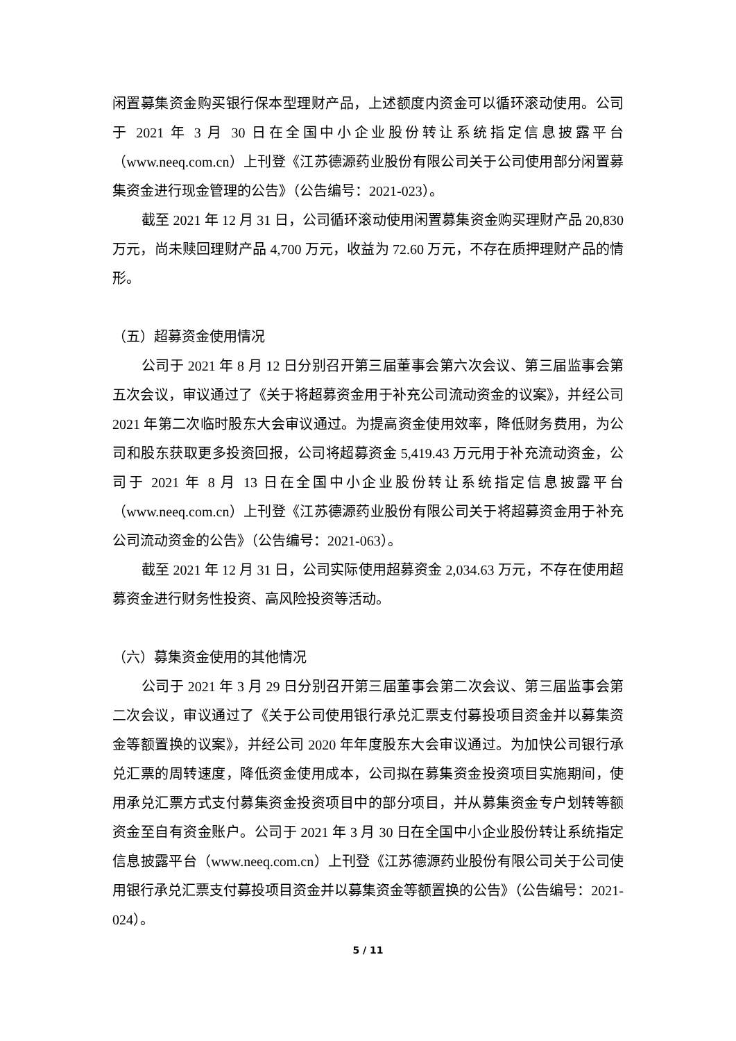闲置募集资金购买银行保本型理财产品，上述额度内资金可以循环滚动使用。公司于 2021 年 3 月 30 日在全国中小企业股份转让系统指定信息披露平台（www.neeq.com.cn）上刊登《江苏德源药业股份有限公司关于公司使用部分闲置募集资金进行现金管理的公告》（公告编号：2021-023）。
截至 2021 年 12 月 31 日，公司循环滚动使用闲置募集资金购买理财产品 20,830 万元，尚未赎回理财产品 4,700 万元，收益为 72.60 万元，不存在质押理财产品的情形。
（五）超募资金使用情况
公司于 2021 年 8 月 12 日分别召开第三届董事会第六次会议、第三届监事会第五次会议，审议通过了《关于将超募资金用于补充公司流动资金的议案》，并经公司 2021 年第二次临时股东大会审议通过。为提高资金使用效率，降低财务费用，为公司和股东获取更多投资回报，公司将超募资金 5,419.43 万元用于补充流动资金，公司于 2021 年 8 月 13 日在全国中小企业股份转让系统指定信息披露平台（www.neeq.com.cn）上刊登《江苏德源药业股份有限公司关于将超募资金用于补充公司流动资金的公告》（公告编号：2021-063）。
截至 2021 年 12 月 31 日，公司实际使用超募资金 2,034.63 万元，不存在使用超募资金进行财务性投资、高风险投资等活动。
（六）募集资金使用的其他情况
公司于 2021 年 3 月 29 日分别召开第三届董事会第二次会议、第三届监事会第二次会议，审议通过了《关于公司使用银行承兑汇票支付募投项目资金并以募集资金等额置换的议案》，并经公司 2020 年年度股东大会审议通过。为加快公司银行承兑汇票的周转速度，降低资金使用成本，公司拟在募集资金投资项目实施期间，使用承兑汇票方式支付募集资金投资项目中的部分项目，并从募集资金专户划转等额资金至自有资金账户。公司于 2021 年 3 月 30 日在全国中小企业股份转让系统指定信息披露平台（www.neeq.com.cn）上刊登《江苏德源药业股份有限公司关于公司使用银行承兑汇票支付募投项目资金并以募集资金等额置换的公告》（公告编号：2021-024）。
5 / 11